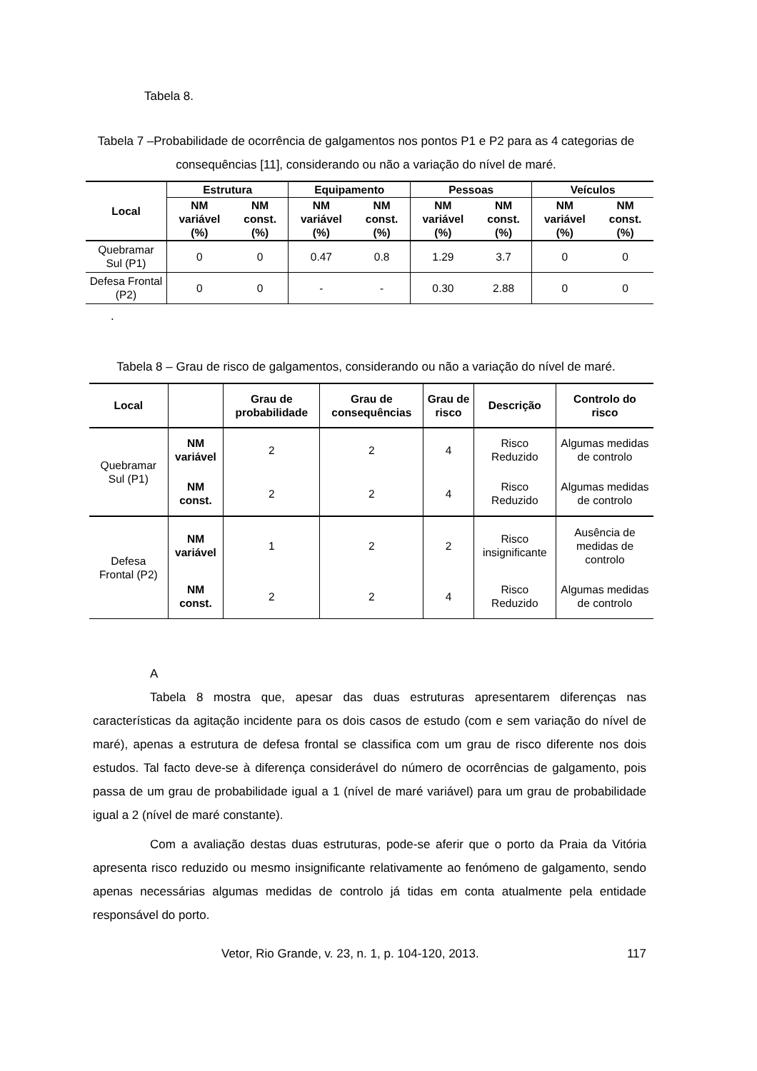Tabela 8.
Tabela 7 –Probabilidade de ocorrência de galgamentos nos pontos P1 e P2 para as 4 categorias de consequências [11], considerando ou não a variação do nível de maré.
| Local | Estrutura | | Equipamento | | Pessoas | | Veículos | |
| --- | --- | --- | --- | --- | --- | --- | --- | --- |
| | NM variável (%) | NM const. (%) | NM variável (%) | NM const. (%) | NM variável (%) | NM const. (%) | NM variável (%) | NM const. (%) |
| Quebramar Sul (P1) | 0 | 0 | 0.47 | 0.8 | 1.29 | 3.7 | 0 | 0 |
| Defesa Frontal (P2) | 0 | 0 | - | - | 0.30 | 2.88 | 0 | 0 |
.
Tabela 8 – Grau de risco de galgamentos, considerando ou não a variação do nível de maré.
| Local | | Grau de probabilidade | Grau de consequências | Grau de risco | Descrição | Controlo do risco |
| --- | --- | --- | --- | --- | --- | --- |
| Quebramar Sul (P1) | NM variável | 2 | 2 | 4 | Risco Reduzido | Algumas medidas de controlo |
| | NM const. | 2 | 2 | 4 | Risco Reduzido | Algumas medidas de controlo |
| Defesa Frontal (P2) | NM variável | 1 | 2 | 2 | Risco insignificante | Ausência de medidas de controlo |
| | NM const. | 2 | 2 | 4 | Risco Reduzido | Algumas medidas de controlo |
A
Tabela 8 mostra que, apesar das duas estruturas apresentarem diferenças nas características da agitação incidente para os dois casos de estudo (com e sem variação do nível de maré), apenas a estrutura de defesa frontal se classifica com um grau de risco diferente nos dois estudos. Tal facto deve-se à diferença considerável do número de ocorrências de galgamento, pois passa de um grau de probabilidade igual a 1 (nível de maré variável) para um grau de probabilidade igual a 2 (nível de maré constante).
Com a avaliação destas duas estruturas, pode-se aferir que o porto da Praia da Vitória apresenta risco reduzido ou mesmo insignificante relativamente ao fenómeno de galgamento, sendo apenas necessárias algumas medidas de controlo já tidas em conta atualmente pela entidade responsável do porto.
Vetor, Rio Grande, v. 23, n. 1, p. 104-120, 2013. 117